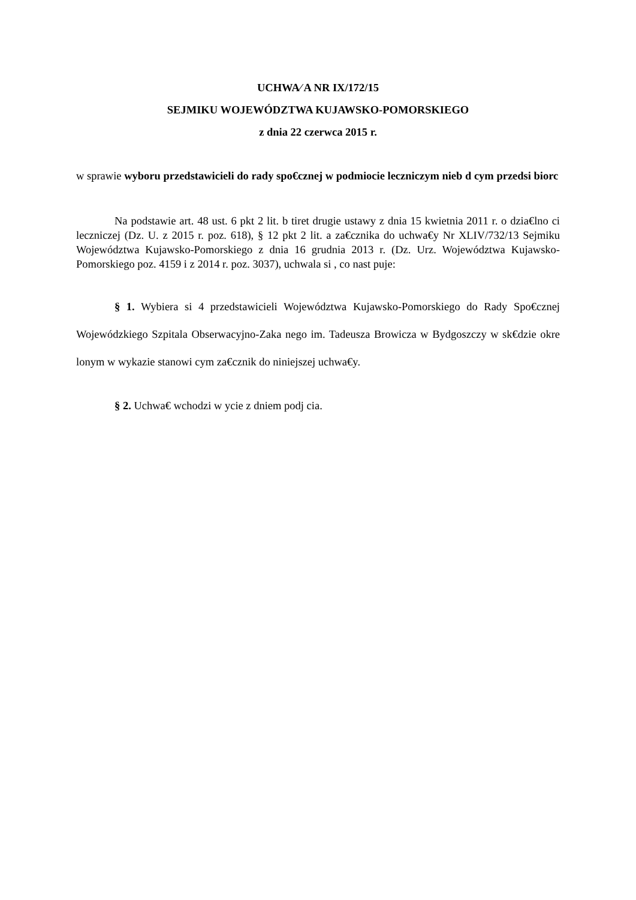UCHWA⁄ A NR IX/172/15
SEJMIKU WOJEWÓDZTWA KUJAWSKO-POMORSKIEGO
z dnia 22 czerwca 2015 r.
w sprawie wyboru przedstawicieli do rady spo€cznej w podmiocie leczniczym nieb d cym przedsi biorc
Na podstawie art. 48 ust. 6 pkt 2 lit. b tiret drugie ustawy z dnia 15 kwietnia 2011 r. o dzia€lno ci leczniczej (Dz. U. z 2015 r. poz. 618), § 12 pkt 2 lit. a za€cznika do uchwa€y Nr XLIV/732/13 Sejmiku Województwa Kujawsko-Pomorskiego z dnia 16 grudnia 2013 r. (Dz. Urz. Województwa Kujawsko-Pomorskiego poz. 4159 i z 2014 r. poz. 3037), uchwala si , co nast puje:
§ 1. Wybiera si 4 przedstawicieli Województwa Kujawsko-Pomorskiego do Rady Spo€cznej Wojewódzkiego Szpitala Obserwacyjno-Zaka nego im. Tadeusza Browicza w Bydgoszczy w sk€dzie okre lonym w wykazie stanowi cym za€cznik do niniejszej uchwa€y.
§ 2. Uchwa€ wchodzi w ycie z dniem podj cia.